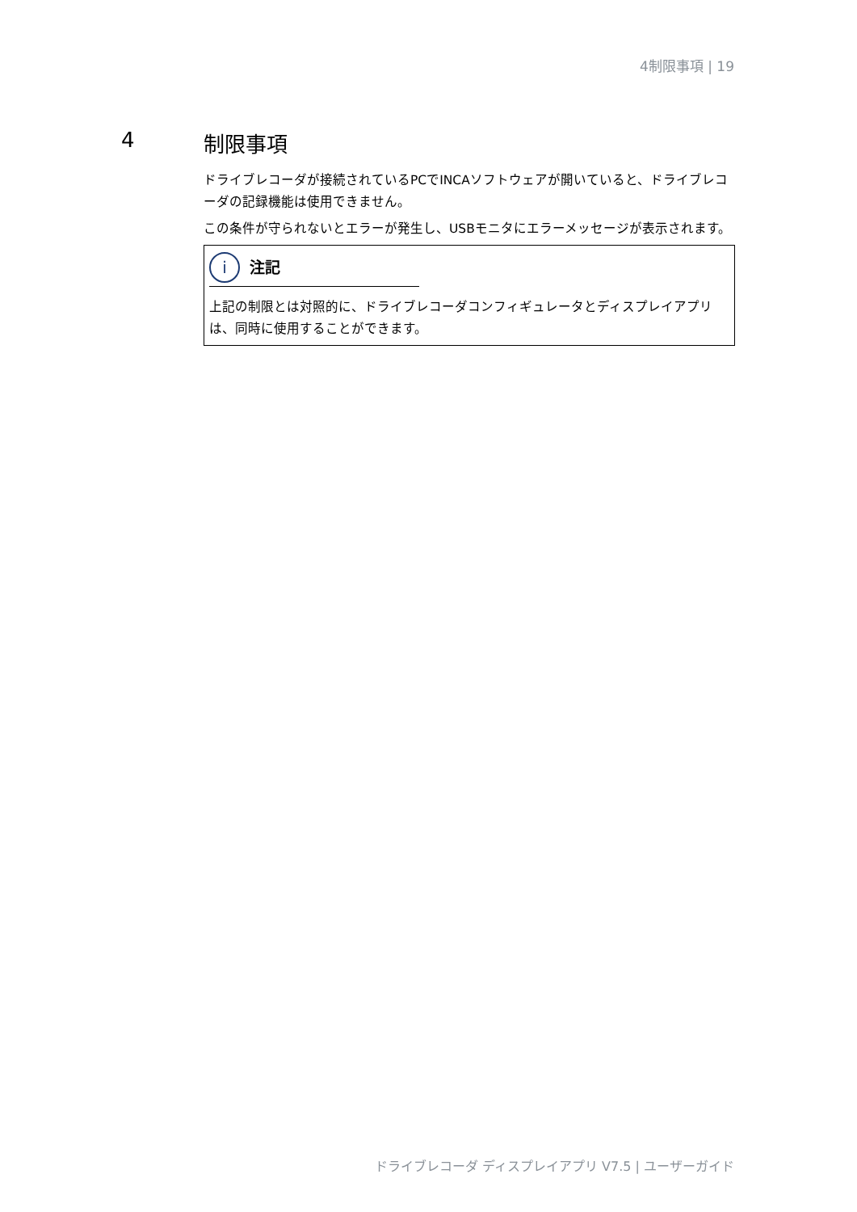4制限事項 | 19
4 制限事項
ドライブレコーダが接続されているPCでINCAソフトウェアが開いていると、ドライブレコーダの記録機能は使用できません。
この条件が守られないとエラーが発生し、USBモニタにエラーメッセージが表示されます。
i注記
上記の制限とは対照的に、ドライブレコーダコンフィギュレータとディスプレイアプリは、同時に使用することができます。
ドライブレコーダ ディスプレイアプリ V7.5 | ユーザーガイド